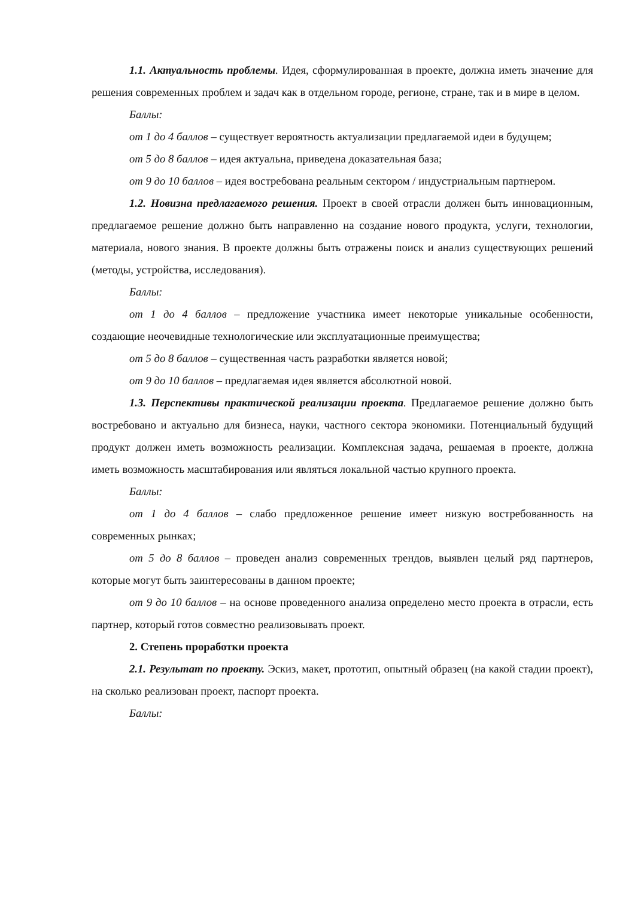1.1. Актуальность проблемы. Идея, сформулированная в проекте, должна иметь значение для решения современных проблем и задач как в отдельном городе, регионе, стране, так и в мире в целом.
Баллы:
от 1 до 4 баллов – существует вероятность актуализации предлагаемой идеи в будущем;
от 5 до 8 баллов – идея актуальна, приведена доказательная база;
от 9 до 10 баллов – идея востребована реальным сектором / индустриальным партнером.
1.2. Новизна предлагаемого решения. Проект в своей отрасли должен быть инновационным, предлагаемое решение должно быть направленно на создание нового продукта, услуги, технологии, материала, нового знания. В проекте должны быть отражены поиск и анализ существующих решений (методы, устройства, исследования).
Баллы:
от 1 до 4 баллов – предложение участника имеет некоторые уникальные особенности, создающие неочевидные технологические или эксплуатационные преимущества;
от 5 до 8 баллов – существенная часть разработки является новой;
от 9 до 10 баллов – предлагаемая идея является абсолютной новой.
1.3. Перспективы практической реализации проекта. Предлагаемое решение должно быть востребовано и актуально для бизнеса, науки, частного сектора экономики. Потенциальный будущий продукт должен иметь возможность реализации. Комплексная задача, решаемая в проекте, должна иметь возможность масштабирования или являться локальной частью крупного проекта.
Баллы:
от 1 до 4 баллов – слабо предложенное решение имеет низкую востребованность на современных рынках;
от 5 до 8 баллов – проведен анализ современных трендов, выявлен целый ряд партнеров, которые могут быть заинтересованы в данном проекте;
от 9 до 10 баллов – на основе проведенного анализа определено место проекта в отрасли, есть партнер, который готов совместно реализовывать проект.
2. Степень проработки проекта
2.1. Результат по проекту. Эскиз, макет, прототип, опытный образец (на какой стадии проект), на сколько реализован проект, паспорт проекта.
Баллы: